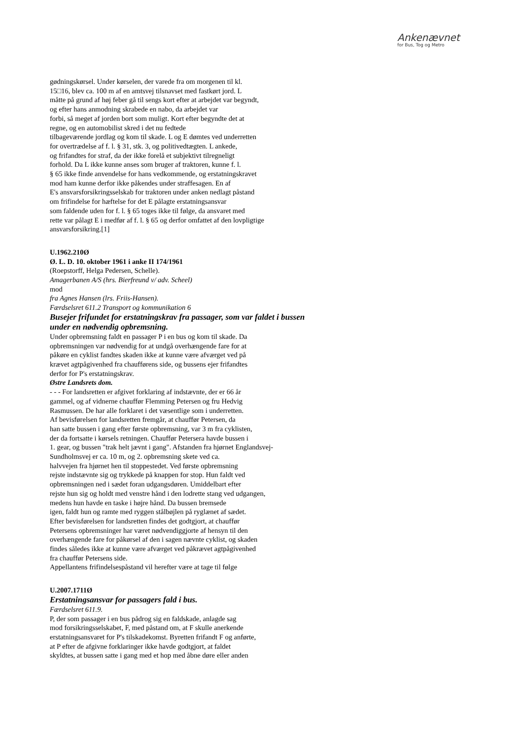Ankenævnet
for Bus, Tog og Metro
gødningskørsel. Under kørselen, der varede fra om morgenen til kl.
15□16, blev ca. 100 m af en amtsvej tilsnavset med fastkørt jord. L
måtte på grund af høj feber gå til sengs kort efter at arbejdet var begyndt,
og efter hans anmodning skrabede en nabo, da arbejdet var
forbi, så meget af jorden bort som muligt. Kort efter begyndte det at
regne, og en automobilist skred i det nu fedtede
tilbageværende jordlag og kom til skade. L og E dømtes ved underretten
for overtrædelse af f. l. § 31, stk. 3, og politivedtægten. L ankede,
og frifandtes for straf, da der ikke forelå et subjektivt tilregneligt
forhold. Da L ikke kunne anses som bruger af traktoren, kunne f. l.
§ 65 ikke finde anvendelse for hans vedkommende, og erstatningskravet
mod ham kunne derfor ikke påkendes under straffesagen. En af
E's ansvarsforsikringsselskab for traktoren under anken nedlagt påstand
om frifindelse for hæftelse for det E pålagte erstatningsansvar
som faldende uden for f. l. § 65 toges ikke til følge, da ansvaret med
rette var pålagt E i medfør af f. l. § 65 og derfor omfattet af den lovpligtige
ansvarsforsikring.[1]
U.1962.210Ø
Ø. L. D. 10. oktober 1961 i anke II 174/1961
(Roepstorff, Helga Pedersen, Schelle).
Amagerbanen A/S (hrs. Bierfreund v/ adv. Scheel)
mod
fra Agnes Hansen (lrs. Friis-Hansen).
Færdselsret 611.2 Transport og kommunikation 6
Busejer frifundet for erstatningskrav fra passager, som var faldet i bussen under en nødvendig opbremsning.
Under opbremsning faldt en passager P i en bus og kom til skade. Da
opbremsningen var nødvendig for at undgå overhængende fare for at
påkøre en cyklist fandtes skaden ikke at kunne være afværget ved på
krævet agtpågivenhed fra chaufførens side, og bussens ejer frifandtes
derfor for P's erstatningskrav.
Østre Landsrets dom.
- - - For landsretten er afgivet forklaring af indstævnte, der er 66 år
gammel, og af vidnerne chauffør Flemming Petersen og fru Hedvig
Rasmussen. De har alle forklaret i det væsentlige som i underretten.
Af bevisførelsen for landsretten fremgår, at chauffør Petersen, da
han satte bussen i gang efter første opbremsning, var 3 m fra cyklisten,
der da fortsatte i kørsels retningen. Chauffør Petersera havde bussen i
1. gear, og bussen "trak helt jævnt i gang". Afstanden fra hjørnet Englandsvej-
Sundholmsvej er ca. 10 m, og 2. opbremsning skete ved ca.
halvvejen fra hjørnet hen til stoppestedet. Ved første opbremsning
rejste indstævnte sig og trykkede på knappen for stop. Hun faldt ved
opbremsningen ned i sædet foran udgangsdøren. Umiddelbart efter
rejste hun sig og holdt med venstre hånd i den lodrette stang ved udgangen,
medens hun havde en taske i højre hånd. Da bussen bremsede
igen, faldt hun og ramte med ryggen stålbøjlen på ryglænet af sædet.
Efter bevisførelsen for landsretten findes det godtgjort, at chauffør
Petersens opbremsninger har været nødvendiggjorte af hensyn til den
overhængende fare for påkørsel af den i sagen nævnte cyklist, og skaden
findes således ikke at kunne være afværget ved påkrævet agtpågivenhed
fra chauffør Petersens side.
Appellantens frifindelsespåstand vil herefter være at tage til følge
U.2007.1711Ø
Erstatningsansvar for passagers fald i bus.
Færdselsret 611.9.
P, der som passager i en bus pådrog sig en faldskade, anlagde sag
mod forsikringsselskabet, F, med påstand om, at F skulle anerkende
erstatningsansvaret for P's tilskadekomst. Byretten frifandt F og anførte,
at P efter de afgivne forklaringer ikke havde godtgjort, at faldet
skyldtes, at bussen satte i gang med et hop med åbne døre eller anden